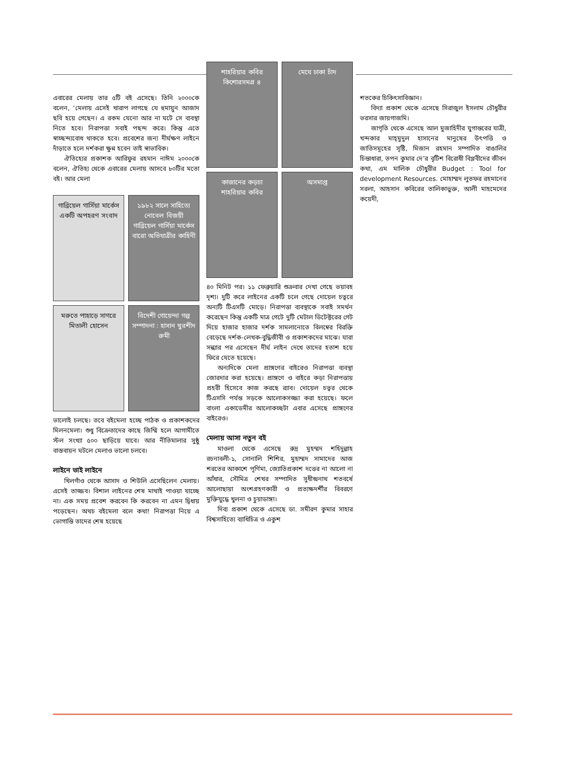এবারের মেলায় তার ৫টি বই এসেছে। তিনি ২০০০কে বলেন, ‘মেলায় এসেই খারাপ লাগছে যে হুমায়ুন আজাদ ছবি হয়ে গেছেন। এ রকম যেনো আর না ঘটে সে ব্যবস্থা নিতে হবে। নিরাপত্তা সবাই পছন্দ করে। কিন্তু এতে স্বাচ্ছন্দ্যবোধ থাকতে হবে। প্রবেশের জন্য দীর্ঘক্ষণ লাইনে দাঁড়াতে হলে দর্শকরা ক্ষুণ্ন হবেন তাই স্বাভাবিক।
ঐতিহ্যের প্রকাশক আরিফুর রহমান নাঈম ২০০০কে বলেন, ঐতিহ্য থেকে এবারের মেলায় আসবে ৮০টির মতো বই। আর মেলা
গাব্রিয়েল গার্সিয়া মার্কেস
একটি অপহরণ সংবাদ
১৯৮২ সালে সাহিত্যে নোবেল বিজয়ী
গাব্রিয়েল গার্সিয়া মার্কেস
বারো অভিযাত্রীর কাহিনী
মরুতে পাহাড়ে সাগরে
মিতালী হোসেন
বিদেশী গোয়েন্দা গল্প
সম্পাদনা : হাসান খুরশীদ রুমী
ভালোই চলছে। তবে বইমেলা হচ্ছে পাঠক ও প্রকাশকদের মিলনমেলা। শুধু বিক্রেতাদের কাছে জিম্মি হলে আগামীতে স্টল সংখ্যা ৫০০ ছাড়িয়ে যাবে। আর নীতিমালার সুষ্ঠু বাস্তবায়ন ঘটলে মেলাও ভালো চলবে।
লাইনে ভাই লাইনে
খিলগাঁও থেকে আসাদ ও শিউলি এসেছিলেন মেলায়। এসেই তাজ্জব। বিশাল লাইনের শেষ মাথাই পাওয়া যাচ্ছে না। এক সময় প্রবেশ করবেন কি করবেন না এমন দ্বিধায় পড়েছেন। অথচ বইমেলা বলে কথা! নিরাপত্তা নিয়ে এ ভোগান্তি তাদের শেষ হয়েছে
শাহরিয়ার কবির
কিশোরসমগ্র ৪
মেঘে ঢাকা চাঁদ
কাজানের কড়চা
শাহরিয়ার কবির
অসমাপ্ত
৪০ মিনিট পর। ১১ ফেব্রুয়ারি শুক্রবার দেখা গেছে ভয়াবহ দৃশ্য। দুটি করে লাইনের একটি চলে গেছে দোয়েল চত্বরে অন্যটি টিএসটি মোড়ে। নিরাপত্তা ব্যবস্থাকে সবাই সমর্থন করেছেন কিন্তু একটি মাত্র গেটে দুটি মেটাল ডিটেক্টরের গেট দিয়ে হাজার হাজার দর্শক সামলানোতে বিলম্বের বিরক্তি বেড়েছে দর্শক-লেখক-বুদ্ধিজীবী ও প্রকাশকদের মাঝে। যারা সন্ধ্যার পর এসেছেন দীর্ঘ লাইন দেখে তাদের হতাশ হয়ে ফিরে যেতে হয়েছে।
অন্যদিকে মেলা প্রাঙ্গণের বাইরেও নিরাপত্তা ব্যবস্থা জোরদার করা হয়েছে। প্রাঙ্গণে ও বাইরে কড়া নিরাপত্তায় প্রহরী হিসেবে কাজ করছে র‌্যাব। দোয়েল চত্বর থেকে টিএসসি পর্যন্ত সড়কে আলোকসজ্জা করা হয়েছে। ফলে বাংলা একাডেমীর আলোকচ্ছটা এবার এসেছে প্রাঙ্গণের বাইরেও।
মেলায় আসা নতুন বই
মাওলা থেকে এসেছে রুদ্র মুহম্মদ শহিদুল্লাহ রচনাবলী-১, সোনালি শিশির, মুহাম্মদ সামাদের আজ শরতের আকাশে পূর্ণিমা, জ্যোতিপ্রকাশ দত্তের না আলো না আঁধার, সৌমিত্র শেখর সম্পাদিত সুধীন্দ্রনাথ শতবর্ষে আলোছায়া অংশগ্রহণকারী ও প্রত্যক্ষদর্শীর বিবরণে মুক্তিযুদ্ধে খুলনা ও চুয়াডাঙ্গা।
দিব্য প্রকাশ থেকে এসেছে ডা. সমীরণ কুমার সাহার বিশ্বসাহিত্যে ব্যাধিচিত্র ও একুশ
শতকের চিকিৎসাবিজ্ঞান।
বিদ্যা প্রকাশ থেকে এসেছে সিরাজুল ইসলাম চৌধুরীর ভরসার জায়গাজমি।
জাগৃতি থেকে এসেছে আল মুজাহিদীর যুগান্তরের যাত্রী, খন্দকার মাহ্‌মুদুল হাসানের মানুষের উৎপত্তি ও জাতিসমূহের সৃষ্টি, মিজান রহমান সম্পাদিত বাঙালির চিন্তাধারা, তপন কুমার দে’র বৃটিশ বিরোধী বিপ্লবীদের জীবন কথা, এম মালিক চৌধুরীর Budget : Tool for development Resources. মোহাম্মদ লুতফর রহমানের সরলা, আহসান কবিরের তালিকাভুক্ত, আলী মাহমেদের কয়েদী,